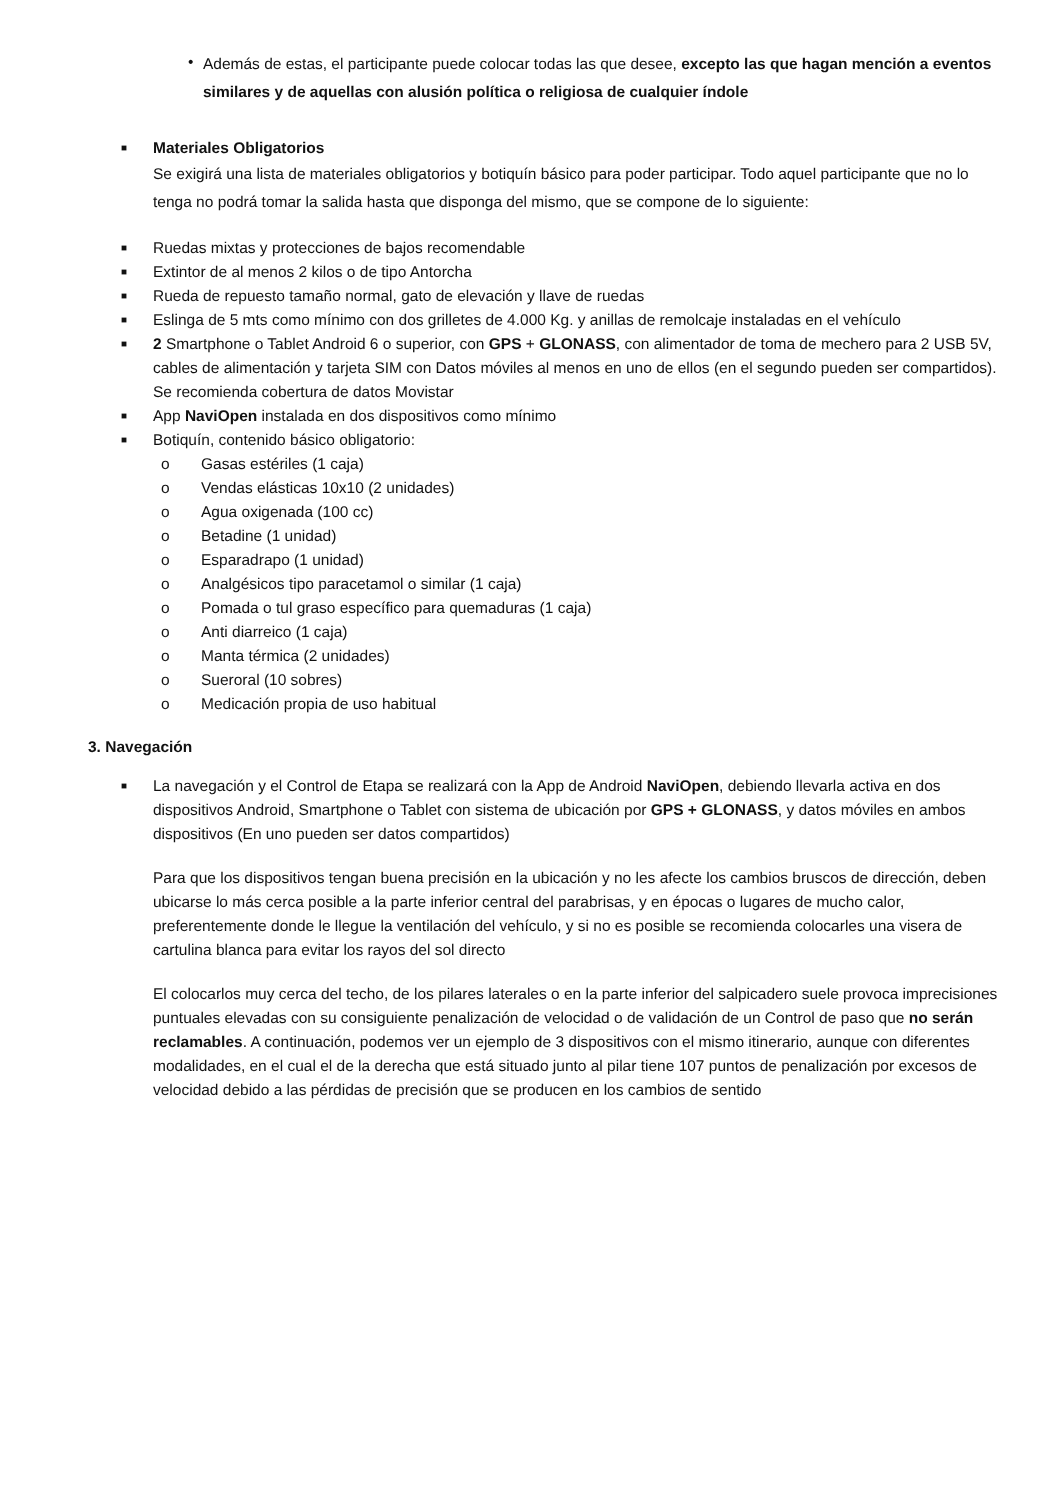• Además de estas, el participante puede colocar todas las que desee, excepto las que hagan mención a eventos similares y de aquellas con alusión política o religiosa de cualquier índole
■
Materiales Obligatorios
Se exigirá una lista de materiales obligatorios y botiquín básico para poder participar. Todo aquel participante que no lo tenga no podrá tomar la salida hasta que disponga del mismo, que se compone de lo siguiente:
■ Ruedas mixtas y protecciones de bajos recomendable
■ Extintor de al menos 2 kilos o de tipo Antorcha
■ Rueda de repuesto tamaño normal, gato de elevación y llave de ruedas
■ Eslinga de 5 mts como mínimo con dos grilletes de 4.000 Kg. y anillas de remolcaje instaladas en el vehículo
■ 2 Smartphone o Tablet Android 6 o superior, con GPS + GLONASS, con alimentador de toma de mechero para 2 USB 5V, cables de alimentación y tarjeta SIM con Datos móviles al menos en uno de ellos (en el segundo pueden ser compartidos). Se recomienda cobertura de datos Movistar
■ App NaviOpen instalada en dos dispositivos como mínimo
■ Botiquín, contenido básico obligatorio:
o Gasas estériles (1 caja)
o Vendas elásticas 10x10 (2 unidades)
o Agua oxigenada (100 cc)
o Betadine (1 unidad)
o Esparadrapo (1 unidad)
o Analgésicos tipo paracetamol o similar (1 caja)
o Pomada o tul graso específico para quemaduras (1 caja)
o Anti diarreico (1 caja)
o Manta térmica (2 unidades)
o Sueroral (10 sobres)
o Medicación propia de uso habitual
3. Navegación
■ La navegación y el Control de Etapa se realizará con la App de Android NaviOpen, debiendo llevarla activa en dos dispositivos Android, Smartphone o Tablet con sistema de ubicación por GPS + GLONASS, y datos móviles en ambos dispositivos (En uno pueden ser datos compartidos)
Para que los dispositivos tengan buena precisión en la ubicación y no les afecte los cambios bruscos de dirección, deben ubicarse lo más cerca posible a la parte inferior central del parabrisas, y en épocas o lugares de mucho calor, preferentemente donde le llegue la ventilación del vehículo, y si no es posible se recomienda colocarles una visera de cartulina blanca para evitar los rayos del sol directo
El colocarlos muy cerca del techo, de los pilares laterales o en la parte inferior del salpicadero suele provoca imprecisiones puntuales elevadas con su consiguiente penalización de velocidad o de validación de un Control de paso que no serán reclamables. A continuación, podemos ver un ejemplo de 3 dispositivos con el mismo itinerario, aunque con diferentes modalidades, en el cual el de la derecha que está situado junto al pilar tiene 107 puntos de penalización por excesos de velocidad debido a las pérdidas de precisión que se producen en los cambios de sentido